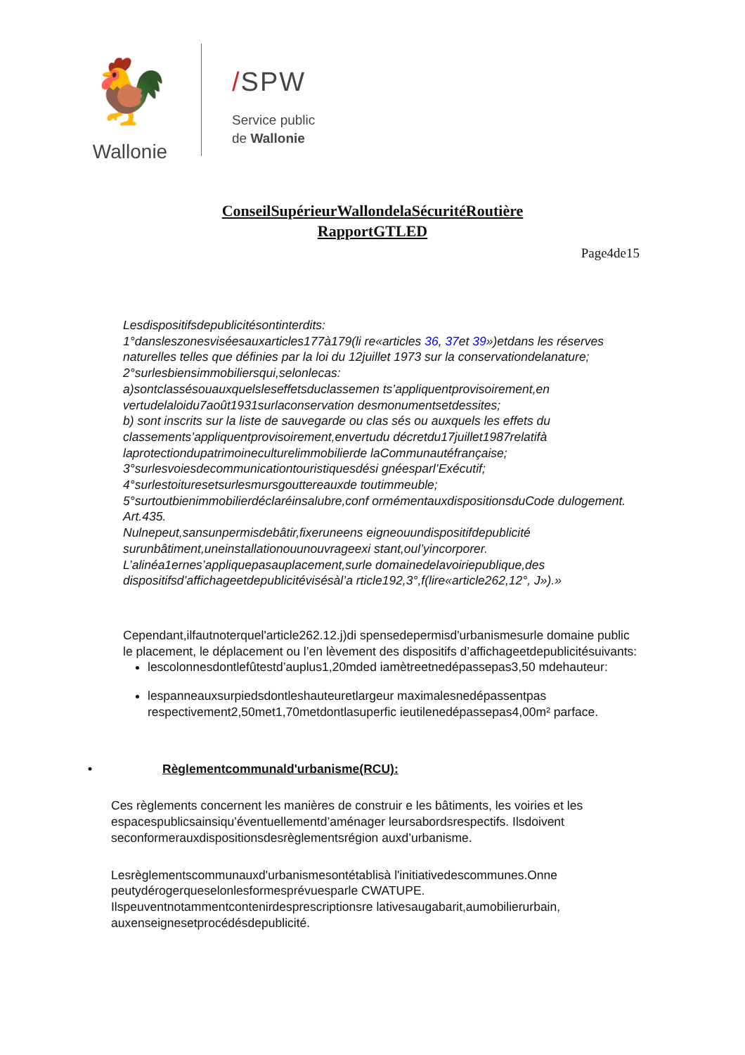🐓
Wallonie
/SPW
Service public
de Wallonie
ConseilSupérieurWallondelaSécuritéRoutière
RapportGTLED
Page4de15
Lesdispositifsdepublicitésontinterdits:
1°dansleszonesviséesauxarticles177à179(li re«articles 36, 37et 39»)etdans les réserves naturelles telles que définies par la loi du 12juillet 1973 sur la conservationdelanature;
2°surlesbiensimmobiliersqui,selonlecas:
a)sontclassésouauxquelsleseffetsduclassemen ts’appliquentprovisoirement,en vertudelaloidu7août1931surlaconservation desmonumentsetdessites;
b) sont inscrits sur la liste de sauvegarde ou clas sés ou auxquels les effets du classements’appliquentprovisoirement,envertudu décretdu17juillet1987relatifà laprotectiondupatrimoineculturelimmobilierde laCommunautéfrançaise;
3°surlesvoiesdecommunicationtouristiquesdési gnéesparl’Exécutif;
4°surlestoituresetsurlesmursgouttereauxde toutimmeuble;
5°surtoutbienimmobilierdéclaréinsalubre,conf ormémentauxdispositionsduCode dulogement.
Art.435.
Nulnepeut,sansunpermisdebâtir,fixeruneens eigneouundispositifdepublicité surunbâtiment,uneinstallationouunouvrageexi stant,oul’yincorporer.
L’alinéa1ernes’appliquepasauplacement,surle domainedelavoiriepublique,des dispositifsd’affichageetdepublicitévisésàl’a rticle192,3°,f(lire«article262,12°, J»).»
Cependant,ilfautnoterquel'article262.12.j)di spensedepermisd'urbanismesurle domaine public le placement, le déplacement ou l’en lèvement des dispositifs d’affichageetdepublicitésuivants:
lescolonnesdontlefûtestd’auplus1,20mded iamètreetnedépassepas3,50 mdehauteur:
lespanneauxsurpiedsdontleshauteuretlargeur maximalesnedépassentpas respectivement2,50met1,70metdontlasuperfic ieutilenedépassepas4,00m² parface.
• Règlementcommunald'urbanisme(RCU):
Ces règlements concernent les manières de construir e les bâtiments, les voiries et les espacespublicsainsiqu’éventuellementd’aménager leursabordsrespectifs. Ilsdoivent seconformerauxdispositionsdesrèglementsrégion auxd’urbanisme.
Lesrèglementscommunauxd'urbanismesontétablisà l'initiativedescommunes.Onne peutydérogerqueselonlesformesprévuesparle CWATUPE.
Ilspeuventnotammentcontenirdesprescriptionsre lativesaugabarit,aumobilierurbain, auxenseignesetprocédésdepublicité.